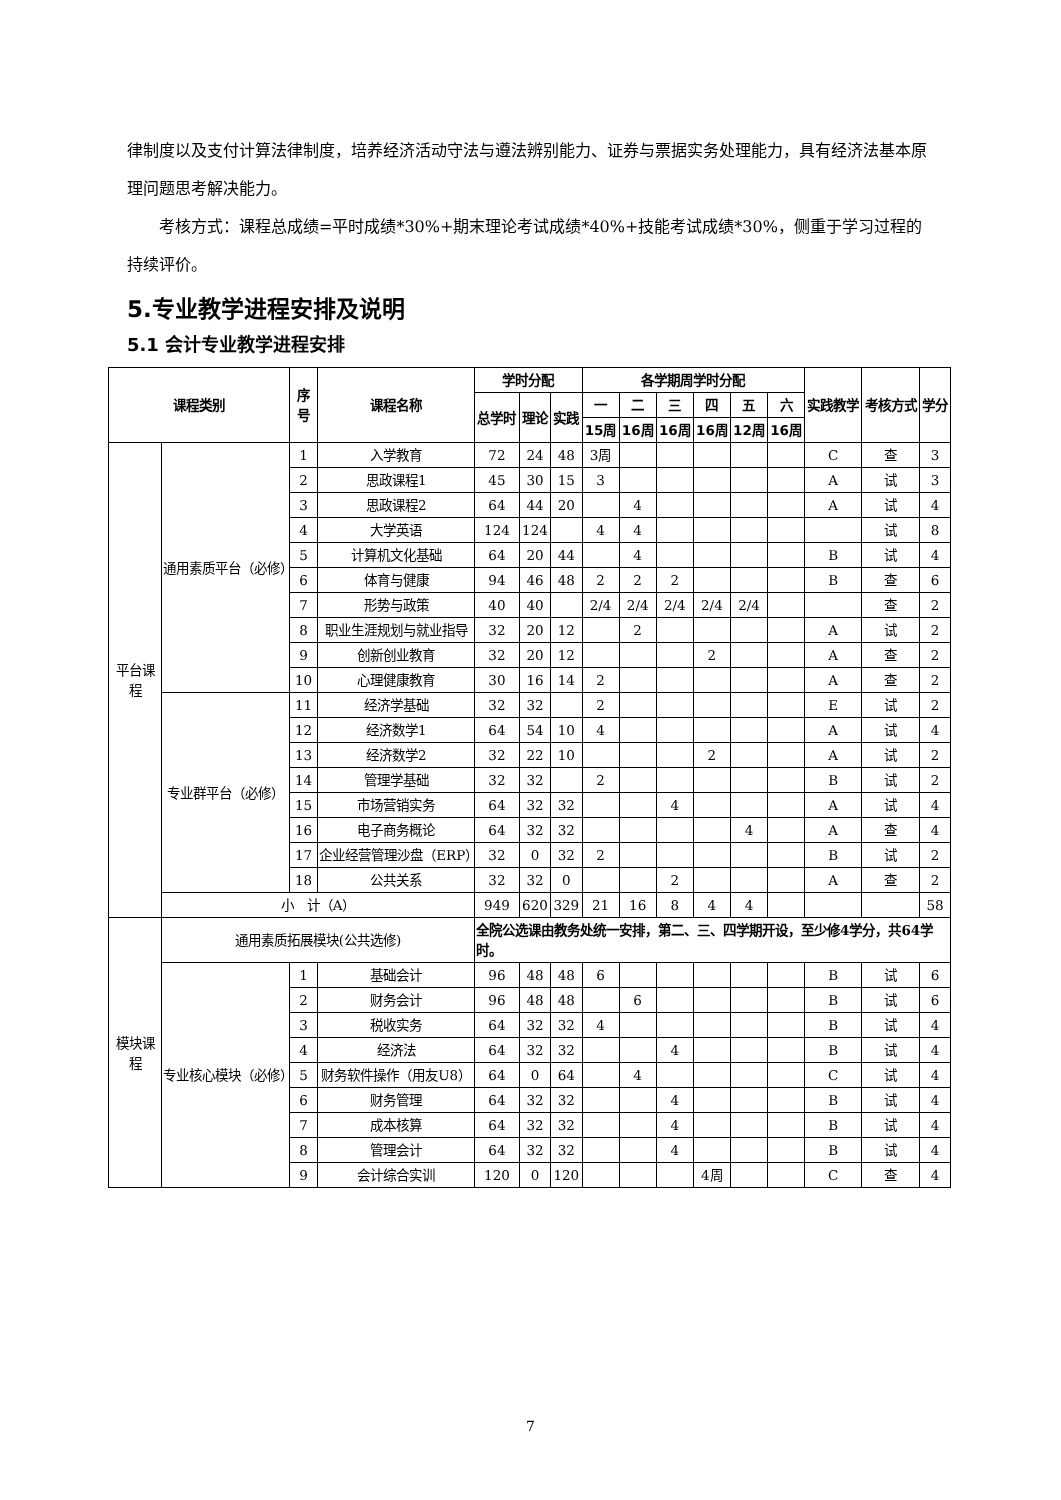律制度以及支付计算法律制度，培养经济活动守法与遵法辨别能力、证券与票据实务处理能力，具有经济法基本原理问题思考解决能力。
考核方式：课程总成绩=平时成绩*30%+期末理论考试成绩*40%+技能考试成绩*30%，侧重于学习过程的持续评价。
5.专业教学进程安排及说明
5.1 会计专业教学进程安排
| 课程类别 | | 序号 | 课程名称 | 学时分配 | | | 各学期周学时分配 | | | | | | 实践教学 | 考核方式 | 学分 |
| --- | --- | --- | --- | --- | --- | --- | --- | --- | --- | --- | --- | --- | --- | --- | --- |
| | | | | 总学时 | 理论 | 实践 | 一 | 二 | 三 | 四 | 五 | 六 | | | |
| | | | | | | | 15周 | 16周 | 16周 | 16周 | 12周 | 16周 | | | |
| 平台课程 | 通用素质平台（必修） | 1 | 入学教育 | 72 | 24 | 48 | 3周 | | | | | | C | 查 | 3 |
| | | 2 | 思政课程1 | 45 | 30 | 15 | 3 | | | | | | A | 试 | 3 |
| | | 3 | 思政课程2 | 64 | 44 | 20 | | 4 | | | | | A | 试 | 4 |
| | | 4 | 大学英语 | 124 | 124 | | 4 | 4 | | | | | | 试 | 8 |
| | | 5 | 计算机文化基础 | 64 | 20 | 44 | | 4 | | | | | B | 试 | 4 |
| | | 6 | 体育与健康 | 94 | 46 | 48 | 2 | 2 | 2 | | | | B | 查 | 6 |
| | | 7 | 形势与政策 | 40 | 40 | | 2/4 | 2/4 | 2/4 | 2/4 | 2/4 | | | 查 | 2 |
| | | 8 | 职业生涯规划与就业指导 | 32 | 20 | 12 | | 2 | | | | | A | 试 | 2 |
| | | 9 | 创新创业教育 | 32 | 20 | 12 | | | | 2 | | | A | 查 | 2 |
| | | 10 | 心理健康教育 | 30 | 16 | 14 | 2 | | | | | | A | 查 | 2 |
| | 专业群平台（必修） | 11 | 经济学基础 | 32 | 32 | | 2 | | | | | | E | 试 | 2 |
| | | 12 | 经济数学1 | 64 | 54 | 10 | 4 | | | | | | A | 试 | 4 |
| | | 13 | 经济数学2 | 32 | 22 | 10 | | | | 2 | | | A | 试 | 2 |
| | | 14 | 管理学基础 | 32 | 32 | | 2 | | | | | | B | 试 | 2 |
| | | 15 | 市场营销实务 | 64 | 32 | 32 | | | 4 | | | | A | 试 | 4 |
| | | 16 | 电子商务概论 | 64 | 32 | 32 | | | | | 4 | | A | 查 | 4 |
| | | 17 | 企业经营管理沙盘（ERP） | 32 | 0 | 32 | 2 | | | | | | B | 试 | 2 |
| | | 18 | 公共关系 | 32 | 32 | 0 | | | 2 | | | | A | 查 | 2 |
| | 小 计（A） | | | 949 | 620 | 329 | 21 | 16 | 8 | 4 | 4 | | | | 58 |
| 模块课程 | 通用素质拓展模块(公共选修) | | | 全院公选课由教务处统一安排，第二、三、四学期开设，至少修4学分，共64学时。 | | | | | | | | | | | |
| | 专业核心模块（必修） | 1 | 基础会计 | 96 | 48 | 48 | 6 | | | | | | B | 试 | 6 |
| | | 2 | 财务会计 | 96 | 48 | 48 | | 6 | | | | | B | 试 | 6 |
| | | 3 | 税收实务 | 64 | 32 | 32 | 4 | | | | | | B | 试 | 4 |
| | | 4 | 经济法 | 64 | 32 | 32 | | | 4 | | | | B | 试 | 4 |
| | | 5 | 财务软件操作（用友U8） | 64 | 0 | 64 | | 4 | | | | | C | 试 | 4 |
| | | 6 | 财务管理 | 64 | 32 | 32 | | | 4 | | | | B | 试 | 4 |
| | | 7 | 成本核算 | 64 | 32 | 32 | | | 4 | | | | B | 试 | 4 |
| | | 8 | 管理会计 | 64 | 32 | 32 | | | 4 | | | | B | 试 | 4 |
| | | 9 | 会计综合实训 | 120 | 0 | 120 | | | | 4周 | | | C | 查 | 4 |
7